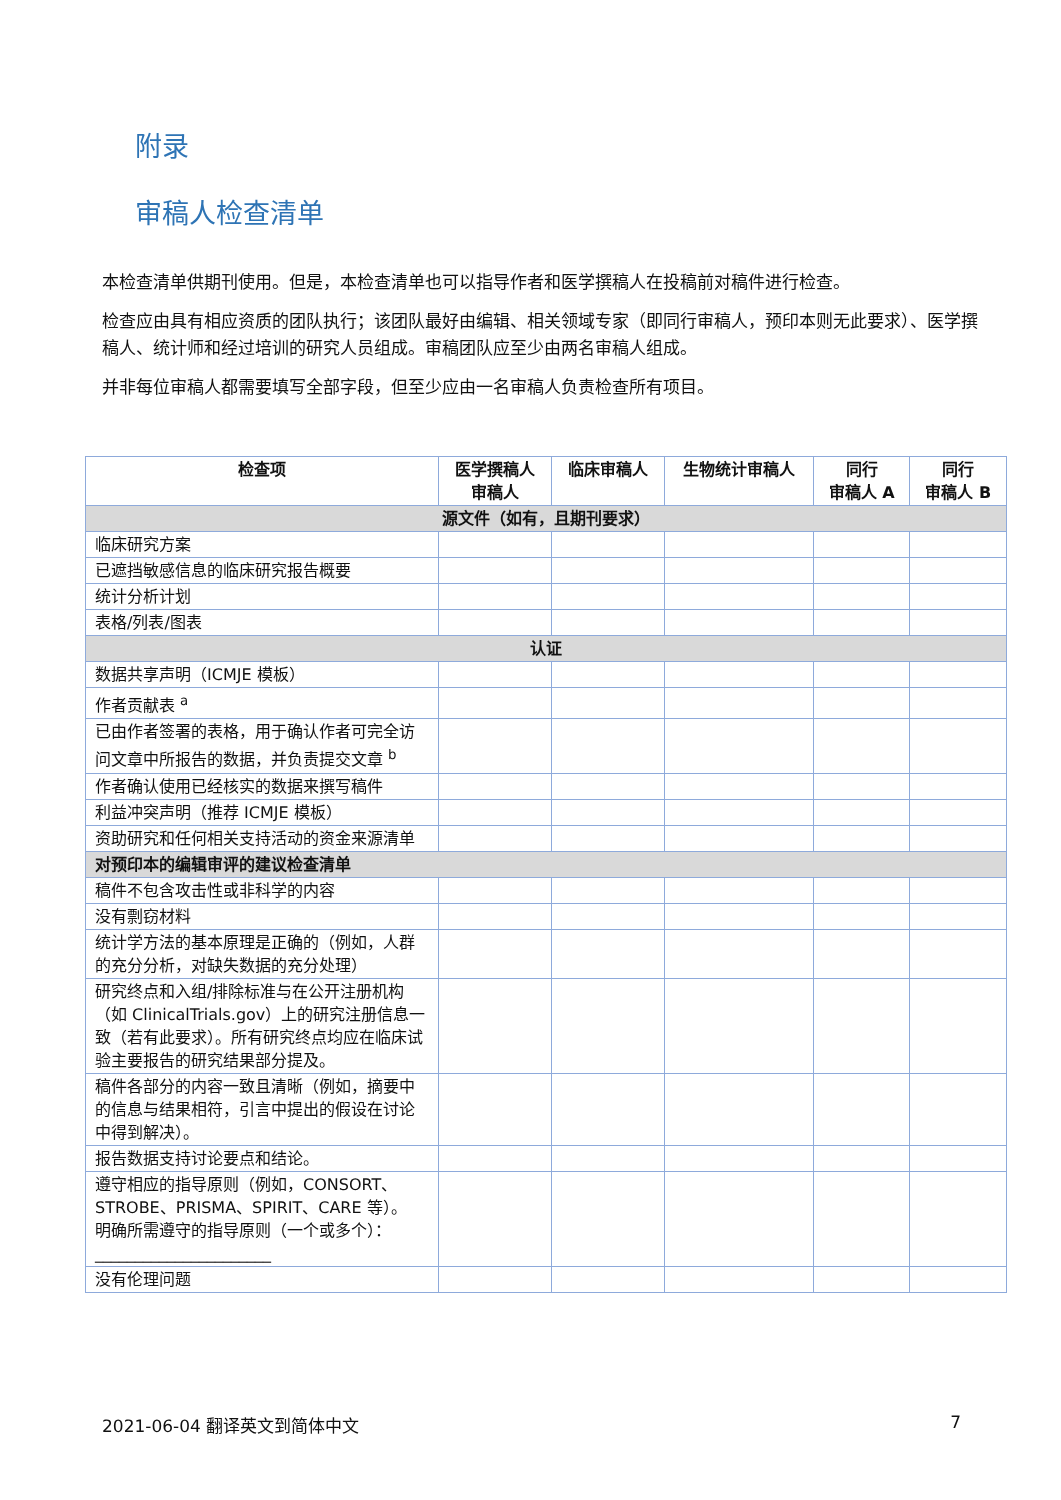附录
审稿人检查清单
本检查清单供期刊使用。但是，本检查清单也可以指导作者和医学撰稿人在投稿前对稿件进行检查。
检查应由具有相应资质的团队执行；该团队最好由编辑、相关领域专家（即同行审稿人，预印本则无此要求）、医学撰稿人、统计师和经过培训的研究人员组成。审稿团队应至少由两名审稿人组成。
并非每位审稿人都需要填写全部字段，但至少应由一名审稿人负责检查所有项目。
| 检查项 | 医学撰稿人 审稿人 | 临床审稿人 | 生物统计审稿人 | 同行 审稿人 A | 同行 审稿人 B |
| --- | --- | --- | --- | --- | --- |
| 源文件（如有，且期刊要求） | | | | | |
| 临床研究方案 | | | | | |
| 已遮挡敏感信息的临床研究报告概要 | | | | | |
| 统计分析计划 | | | | | |
| 表格/列表/图表 | | | | | |
| 认证 | | | | | |
| 数据共享声明（ICMJE 模板） | | | | | |
| 作者贡献表 <sup>a</sup> | | | | | |
| 已由作者签署的表格，用于确认作者可完全访问文章中所报告的数据，并负责提交文章 <sup>b</sup> | | | | | |
| 作者确认使用已经核实的数据来撰写稿件 | | | | | |
| 利益冲突声明（推荐 ICMJE 模板） | | | | | |
| 资助研究和任何相关支持活动的资金来源清单 | | | | | |
| 对预印本的编辑审评的建议检查清单 | | | | | |
| 稿件不包含攻击性或非科学的内容 | | | | | |
| 没有剽窃材料 | | | | | |
| 统计学方法的基本原理是正确的（例如，人群的充分分析，对缺失数据的充分处理） | | | | | |
| 研究终点和入组/排除标准与在公开注册机构（如 ClinicalTrials.gov）上的研究注册信息一致（若有此要求）。所有研究终点均应在临床试验主要报告的研究结果部分提及。 | | | | | |
| 稿件各部分的内容一致且清晰（例如，摘要中的信息与结果相符，引言中提出的假设在讨论中得到解决）。 | | | | | |
| 报告数据支持讨论要点和结论。 | | | | | |
| 遵守相应的指导原则（例如，CONSORT、STROBE、PRISMA、SPIRIT、CARE 等）。 明确所需遵守的指导原则（一个或多个）：______________________ | | | | | |
| 没有伦理问题 | | | | | |
2021-06-04 翻译英文到简体中文 7